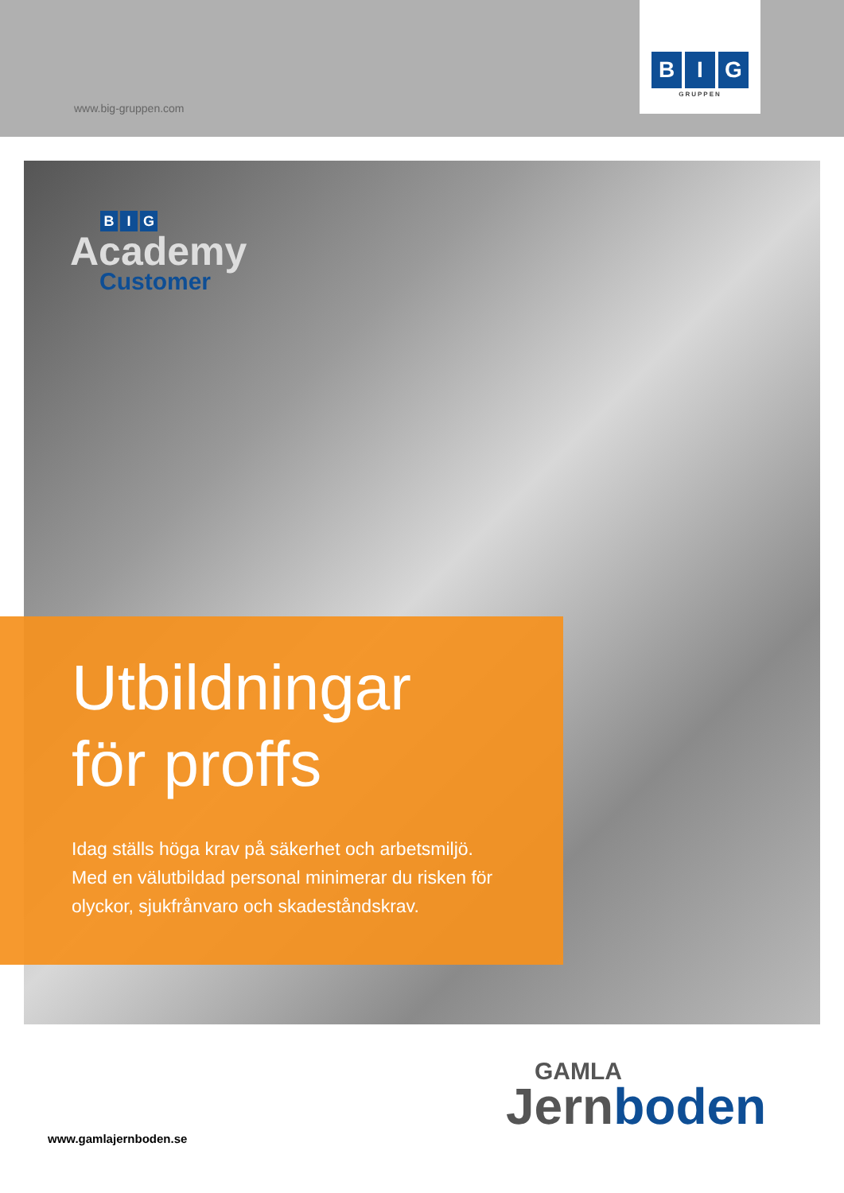www.big-gruppen.com
B I G
GRUPPEN
B I G
Academy
Customer
Utbildningar
för proffs
Idag ställs höga krav på säkerhet och arbetsmiljö.
Med en välutbildad personal minimerar du risken för
olyckor, sjukfrånvaro och skadeståndskrav.
GAMLA
Jernboden
www.gamlajernboden.se